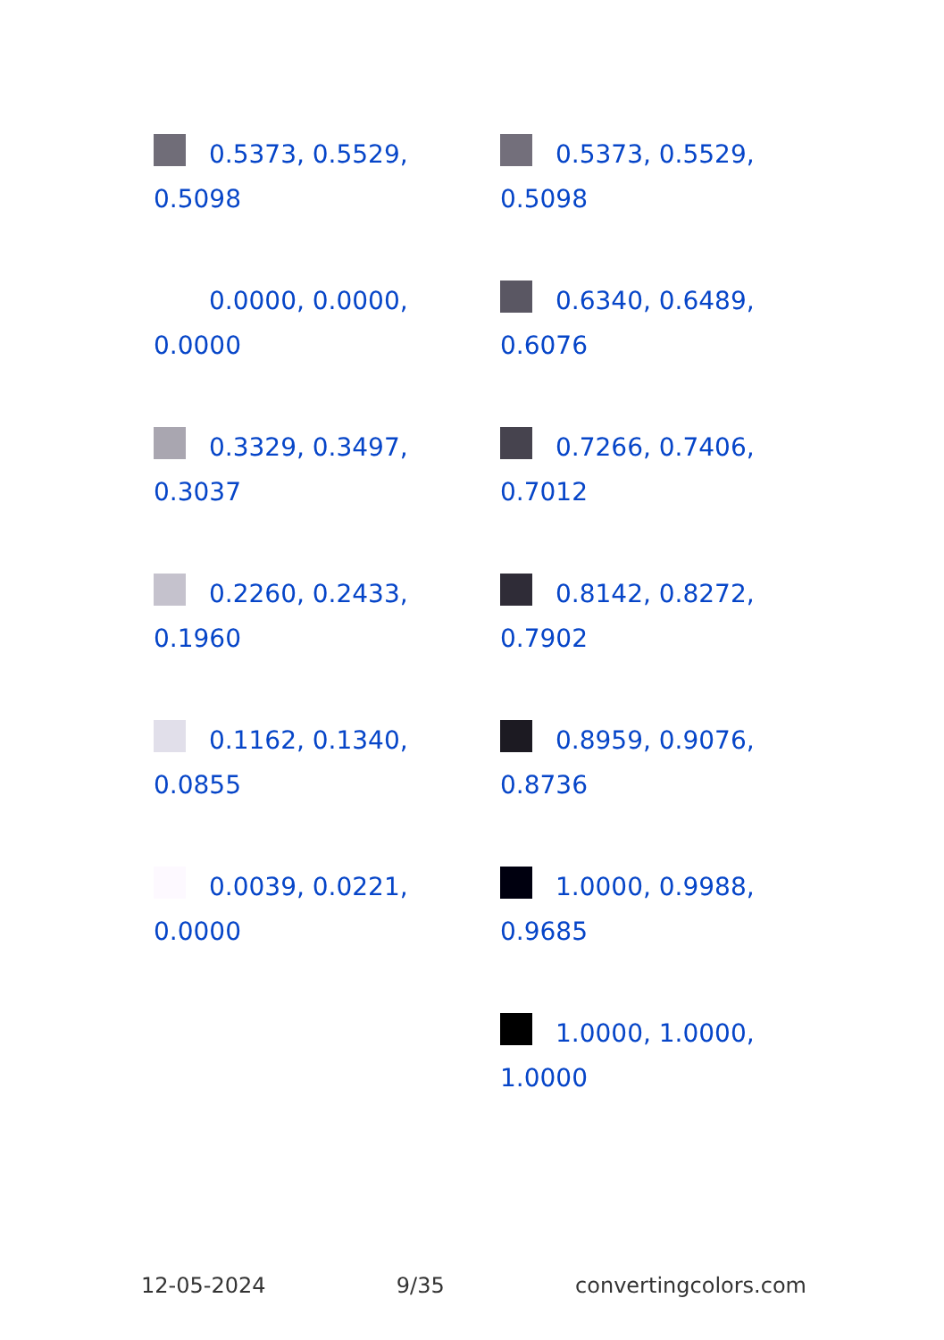0.5373, 0.5529, 0.5098
0.5373, 0.5529, 0.5098
0.0000, 0.0000, 0.0000
0.6340, 0.6489, 0.6076
0.3329, 0.3497, 0.3037
0.7266, 0.7406, 0.7012
0.2260, 0.2433, 0.1960
0.8142, 0.8272, 0.7902
0.1162, 0.1340, 0.0855
0.8959, 0.9076, 0.8736
0.0039, 0.0221, 0.0000
1.0000, 0.9988, 0.9685
1.0000, 1.0000, 1.0000
12-05-2024 9/35 convertingcolors.com